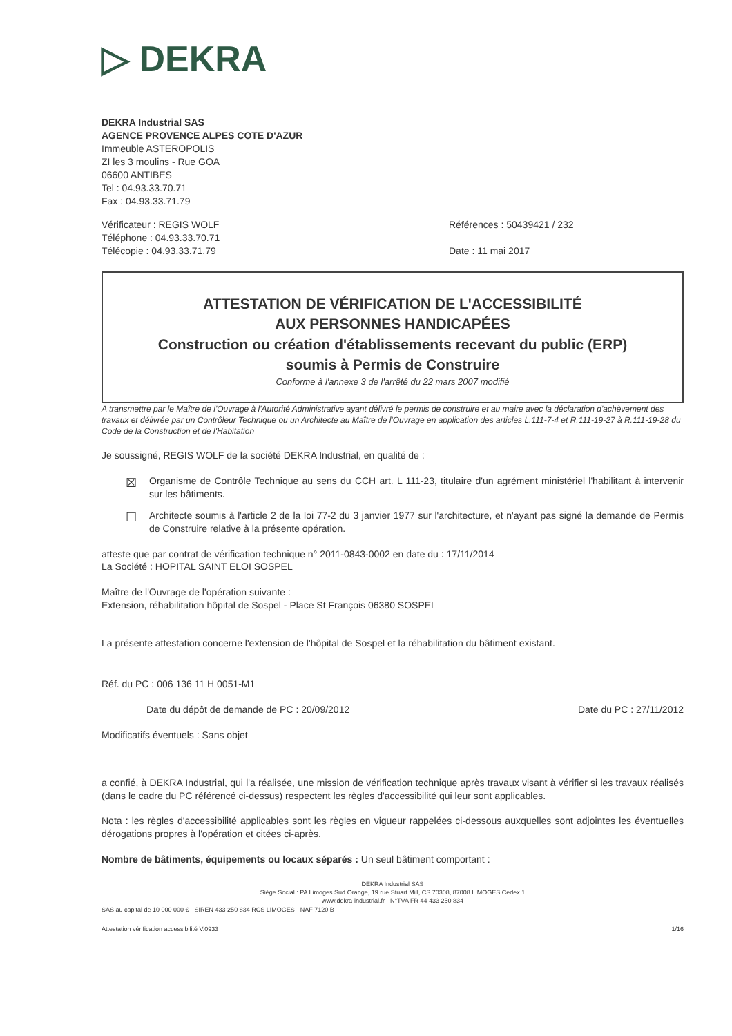▷ DEKRA
DEKRA Industrial SAS
AGENCE PROVENCE ALPES COTE D'AZUR
Immeuble ASTEROPOLIS
ZI les 3 moulins - Rue GOA
06600 ANTIBES
Tel : 04.93.33.70.71
Fax : 04.93.33.71.79
Vérificateur : REGIS WOLF
Téléphone : 04.93.33.70.71
Télécopie : 04.93.33.71.79
Références : 50439421 / 232
Date : 11 mai 2017
ATTESTATION DE VÉRIFICATION DE L'ACCESSIBILITÉ
AUX PERSONNES HANDICAPÉES
Construction ou création d'établissements recevant du public (ERP)
soumis à Permis de Construire
Conforme à l'annexe 3 de l'arrêté du 22 mars 2007 modifié
A transmettre par le Maître de l'Ouvrage à l'Autorité Administrative ayant délivré le permis de construire et au maire avec la déclaration d'achèvement des travaux et délivrée par un Contrôleur Technique ou un Architecte au Maître de l'Ouvrage en application des articles L.111-7-4 et R.111-19-27 à R.111-19-28 du Code de la Construction et de l'Habitation
Je soussigné, REGIS WOLF de la société DEKRA Industrial, en qualité de :
☒ Organisme de Contrôle Technique au sens du CCH art. L 111-23, titulaire d'un agrément ministériel l'habilitant à intervenir sur les bâtiments.
☐ Architecte soumis à l'article 2 de la loi 77-2 du 3 janvier 1977 sur l'architecture, et n'ayant pas signé la demande de Permis de Construire relative à la présente opération.
atteste que par contrat de vérification technique n° 2011-0843-0002 en date du : 17/11/2014
La Société : HOPITAL SAINT ELOI SOSPEL
Maître de l'Ouvrage de l'opération suivante :
Extension, réhabilitation hôpital de Sospel - Place St François 06380 SOSPEL
La présente attestation concerne l'extension de l'hôpital de Sospel et la réhabilitation du bâtiment existant.
Réf. du PC : 006 136 11 H 0051-M1
Date du dépôt de demande de PC : 20/09/2012 Date du PC : 27/11/2012
Modificatifs éventuels : Sans objet
a confié, à DEKRA Industrial, qui l'a réalisée, une mission de vérification technique après travaux visant à vérifier si les travaux réalisés (dans le cadre du PC référencé ci-dessus) respectent les règles d'accessibilité qui leur sont applicables.
Nota : les règles d'accessibilité applicables sont les règles en vigueur rappelées ci-dessous auxquelles sont adjointes les éventuelles dérogations propres à l'opération et citées ci-après.
Nombre de bâtiments, équipements ou locaux séparés : Un seul bâtiment comportant :
DEKRA Industrial SAS
Siège Social : PA Limoges Sud Orange, 19 rue Stuart Mill, CS 70308, 87008 LIMOGES Cedex 1
www.dekra-industrial.fr - N°TVA FR 44 433 250 834
SAS au capital de 10 000 000 € - SIREN 433 250 834 RCS LIMOGES - NAF 7120 B
Attestation vérification accessibilité V.0933 1/16